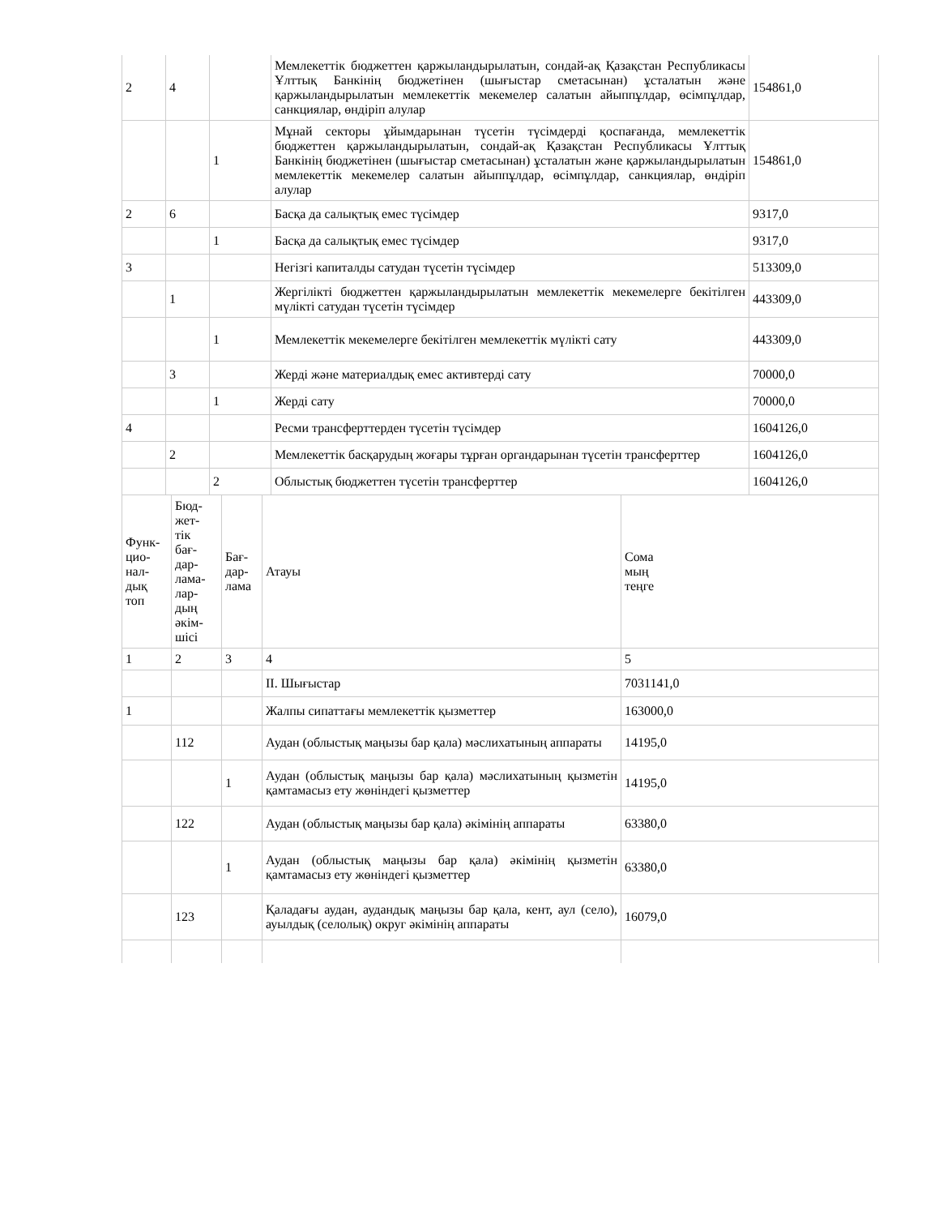| 2 | 4 | | Мемлекеттік бюджеттен қаржыландырылатын, сондай-ақ Қазақстан Республикасы Ұлттық Банкінің бюджетінен (шығыстар сметасынан) ұсталатын және қаржыландырылатын мемлекеттік мекемелер салатын айыппұлдар, өсімпұлдар, санкциялар, өндіріп алулар | 154861,0 |
| | | 1 | Мұнай секторы ұйымдарынан түсетін түсімдерді қоспағанда, мемлекеттік бюджеттен қаржыландырылатын, сондай-ақ Қазақстан Республикасы Ұлттық Банкінің бюджетінен (шығыстар сметасынан) ұсталатын және қаржыландырылатын мемлекеттік мекемелер салатын айыппұлдар, өсімпұлдар, санкциялар, өндіріп алулар | 154861,0 |
| 2 | 6 | | Басқа да салықтық емес түсімдер | 9317,0 |
| | | 1 | Басқа да салықтық емес түсімдер | 9317,0 |
| 3 | | | Негізгі капиталды сатудан түсетін түсімдер | 513309,0 |
| | 1 | | Жергілікті бюджеттен қаржыландырылатын мемлекеттік мекемелерге бекітілген мүлікті сатудан түсетін түсімдер | 443309,0 |
| | | 1 | Мемлекеттік мекемелерге бекітілген мемлекеттік мүлікті сату | 443309,0 |
| | 3 | | Жерді және материалдық емес активтерді сату | 70000,0 |
| | | 1 | Жерді сату | 70000,0 |
| 4 | | | Ресми трансферттерден түсетін түсімдер | 1604126,0 |
| | 2 | | Мемлекеттік басқарудың жоғары тұрған органдарынан түсетін трансферттер | 1604126,0 |
| | | 2 | Облыстық бюджеттен түсетін трансферттер | 1604126,0 |
| Функ- цио- нал- дық топ | Бюд- жет- тік бағ- дар- лама- лар- дың әкім- шісі | Бағ- дар- лама | Атауы | Сома мың теңге |
| 1 | 2 | 3 | 4 | 5 |
| | | | II. Шығыстар | 7031141,0 |
| 1 | | | Жалпы сипаттағы мемлекеттік қызметтер | 163000,0 |
| | 112 | | Аудан (облыстық маңызы бар қала) мәслихатының аппараты | 14195,0 |
| | | 1 | Аудан (облыстық маңызы бар қала) мәслихатының қызметін қамтамасыз ету жөніндегі қызметтер | 14195,0 |
| | 122 | | Аудан (облыстық маңызы бар қала) әкімінің аппараты | 63380,0 |
| | | 1 | Аудан (облыстық маңызы бар қала) әкімінің қызметін қамтамасыз ету жөніндегі қызметтер | 63380,0 |
| | 123 | | Қаладағы аудан, аудандық маңызы бар қала, кент, аул (село), ауылдық (селолық) округ әкімінің аппараты | 16079,0 |